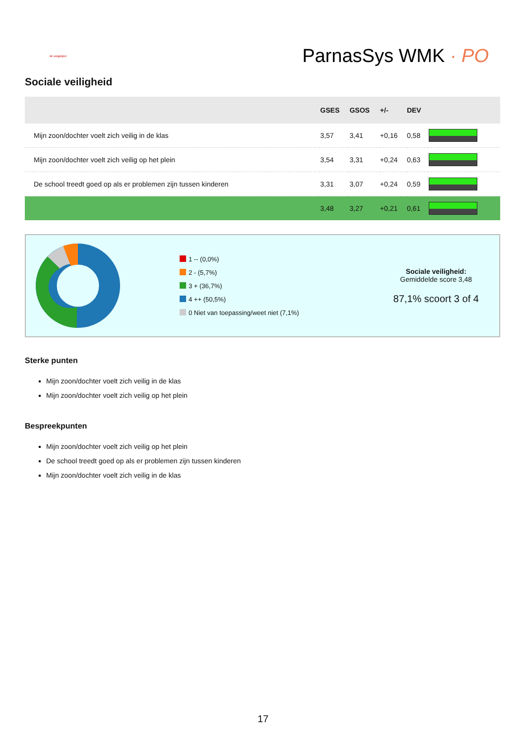de wegwijzer
ParnasSys WMK · PO
Sociale veiligheid
| | GSES | GSOS | +/- | DEV | |
| --- | --- | --- | --- | --- | --- |
| Mijn zoon/dochter voelt zich veilig in de klas | 3,57 | 3,41 | +0,16 | 0,58 | |
| Mijn zoon/dochter voelt zich veilig op het plein | 3,54 | 3,31 | +0,24 | 0,63 | |
| De school treedt goed op als er problemen zijn tussen kinderen | 3,31 | 3,07 | +0,24 | 0,59 | |
| | 3,48 | 3,27 | +0,21 | 0,61 | |
1 -- (0,0%)
2 - (5,7%)
3 + (36,7%)
4 ++ (50,5%)
0 Niet van toepassing/weet niet (7,1%)
Sociale veiligheid:
Gemiddelde score 3,48
87,1% scoort 3 of 4
Sterke punten
Mijn zoon/dochter voelt zich veilig in de klas
Mijn zoon/dochter voelt zich veilig op het plein
Bespreekpunten
Mijn zoon/dochter voelt zich veilig op het plein
De school treedt goed op als er problemen zijn tussen kinderen
Mijn zoon/dochter voelt zich veilig in de klas
17